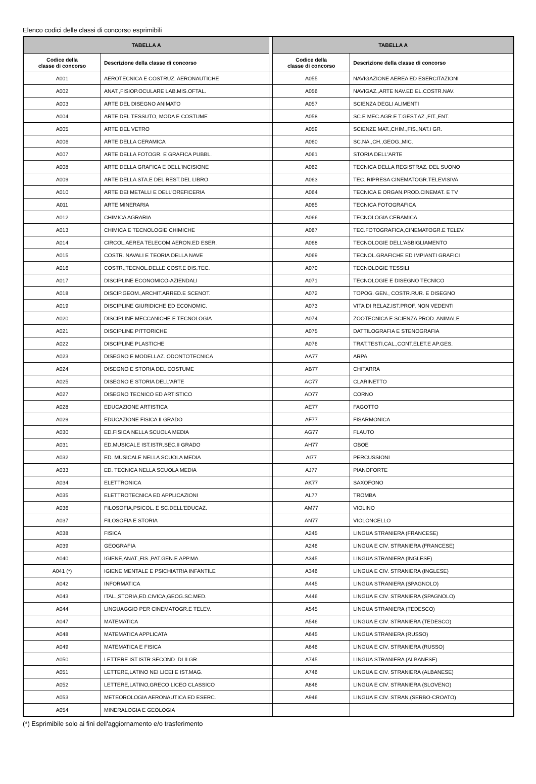Elenco codici delle classi di concorso esprimibili
| TABELLA A | | | TABELLA A | |
| Codice della classe di concorso | Descrizione della classe di concorso | | Codice della classe di concorso | Descrizione della classe di concorso |
| A001 | AEROTECNICA E COSTRUZ. AERONAUTICHE | | A055 | NAVIGAZIONE AEREA ED ESERCITAZIONI |
| A002 | ANAT.,FISIOP.OCULARE LAB.MIS.OFTAL. | | A056 | NAVIGAZ.,ARTE NAV.ED EL.COSTR.NAV. |
| A003 | ARTE DEL DISEGNO ANIMATO | | A057 | SCIENZA DEGLI ALIMENTI |
| A004 | ARTE DEL TESSUTO, MODA E COSTUME | | A058 | SC.E MEC.AGR.E T.GEST.AZ.,FIT.,ENT. |
| A005 | ARTE DEL VETRO | | A059 | SCIENZE MAT.,CHIM.,FIS.,NAT.I GR. |
| A006 | ARTE DELLA CERAMICA | | A060 | SC.NA.,CH.,GEOG.,MIC. |
| A007 | ARTE DELLA FOTOGR. E GRAFICA PUBBL. | | A061 | STORIA DELL'ARTE |
| A008 | ARTE DELLA GRAFICA E DELL'INCISIONE | | A062 | TECNICA DELLA REGISTRAZ. DEL SUONO |
| A009 | ARTE DELLA STA.E DEL REST.DEL LIBRO | | A063 | TEC. RIPRESA CINEMATOGR.TELEVISIVA |
| A010 | ARTE DEI METALLI E DELL'OREFICERIA | | A064 | TECNICA E ORGAN.PROD.CINEMAT. E TV |
| A011 | ARTE MINERARIA | | A065 | TECNICA FOTOGRAFICA |
| A012 | CHIMICA AGRARIA | | A066 | TECNOLOGIA CERAMICA |
| A013 | CHIMICA E TECNOLOGIE CHIMICHE | | A067 | TEC.FOTOGRAFICA,CINEMATOGR.E TELEV. |
| A014 | CIRCOL.AEREA TELECOM.AERON.ED ESER. | | A068 | TECNOLOGIE DELL'ABBIGLIAMENTO |
| A015 | COSTR. NAVALI E TEORIA DELLA NAVE | | A069 | TECNOL.GRAFICHE ED IMPIANTI GRAFICI |
| A016 | COSTR.,TECNOL.DELLE COST.E DIS.TEC. | | A070 | TECNOLOGIE TESSILI |
| A017 | DISCIPLINE ECONOMICO-AZIENDALI | | A071 | TECNOLOGIE E DISEGNO TECNICO |
| A018 | DISCIP.GEOM.,ARCHIT.ARRED.E SCENOT. | | A072 | TOPOG. GEN., COSTR.RUR. E DISEGNO |
| A019 | DISCIPLINE GIURIDICHE ED ECONOMIC. | | A073 | VITA DI RELAZ.IST.PROF. NON VEDENTI |
| A020 | DISCIPLINE MECCANICHE E TECNOLOGIA | | A074 | ZOOTECNICA E SCIENZA PROD. ANIMALE |
| A021 | DISCIPLINE PITTORICHE | | A075 | DATTILOGRAFIA E STENOGRAFIA |
| A022 | DISCIPLINE PLASTICHE | | A076 | TRAT.TESTI,CAL.,CONT.ELET.E AP.GES. |
| A023 | DISEGNO E MODELLAZ. ODONTOTECNICA | | AA77 | ARPA |
| A024 | DISEGNO E STORIA DEL COSTUME | | AB77 | CHITARRA |
| A025 | DISEGNO E STORIA DELL'ARTE | | AC77 | CLARINETTO |
| A027 | DISEGNO TECNICO ED ARTISTICO | | AD77 | CORNO |
| A028 | EDUCAZIONE ARTISTICA | | AE77 | FAGOTTO |
| A029 | EDUCAZIONE FISICA II GRADO | | AF77 | FISARMONICA |
| A030 | ED.FISICA NELLA SCUOLA MEDIA | | AG77 | FLAUTO |
| A031 | ED.MUSICALE IST.ISTR.SEC.II GRADO | | AH77 | OBOE |
| A032 | ED. MUSICALE NELLA SCUOLA MEDIA | | AI77 | PERCUSSIONI |
| A033 | ED. TECNICA NELLA SCUOLA MEDIA | | AJ77 | PIANOFORTE |
| A034 | ELETTRONICA | | AK77 | SAXOFONO |
| A035 | ELETTROTECNICA ED APPLICAZIONI | | AL77 | TROMBA |
| A036 | FILOSOFIA,PSICOL. E SC.DELL'EDUCAZ. | | AM77 | VIOLINO |
| A037 | FILOSOFIA E STORIA | | AN77 | VIOLONCELLO |
| A038 | FISICA | | A245 | LINGUA STRANIERA (FRANCESE) |
| A039 | GEOGRAFIA | | A246 | LINGUA E CIV. STRANIERA (FRANCESE) |
| A040 | IGIENE,ANAT.,FIS.,PAT.GEN.E APP.MA. | | A345 | LINGUA STRANIERA (INGLESE) |
| A041 (*) | IGIENE MENTALE E PSICHIATRIA INFANTILE | | A346 | LINGUA E CIV. STRANIERA (INGLESE) |
| A042 | INFORMATICA | | A445 | LINGUA STRANIERA (SPAGNOLO) |
| A043 | ITAL.,STORIA,ED.CIVICA,GEOG.SC.MED. | | A446 | LINGUA E CIV. STRANIERA (SPAGNOLO) |
| A044 | LINGUAGGIO PER CINEMATOGR.E TELEV. | | A545 | LINGUA STRANIERA (TEDESCO) |
| A047 | MATEMATICA | | A546 | LINGUA E CIV. STRANIERA (TEDESCO) |
| A048 | MATEMATICA APPLICATA | | A645 | LINGUA STRANIERA (RUSSO) |
| A049 | MATEMATICA E FISICA | | A646 | LINGUA E CIV. STRANIERA (RUSSO) |
| A050 | LETTERE IST.ISTR.SECOND. DI II GR. | | A745 | LINGUA STRANIERA (ALBANESE) |
| A051 | LETTERE,LATINO NEI LICEI E IST.MAG. | | A746 | LINGUA E CIV. STRANIERA (ALBANESE) |
| A052 | LETTERE,LATINO,GRECO LICEO CLASSICO | | A846 | LINGUA E CIV. STRANIERA (SLOVENO) |
| A053 | METEOROLOGIA AERONAUTICA ED ESERC. | | A946 | LINGUA E CIV. STRAN.(SERBO-CROATO) |
| A054 | MINERALOGIA E GEOLOGIA | | | |
(*) Esprimibile solo ai fini dell'aggiornamento e/o trasferimento